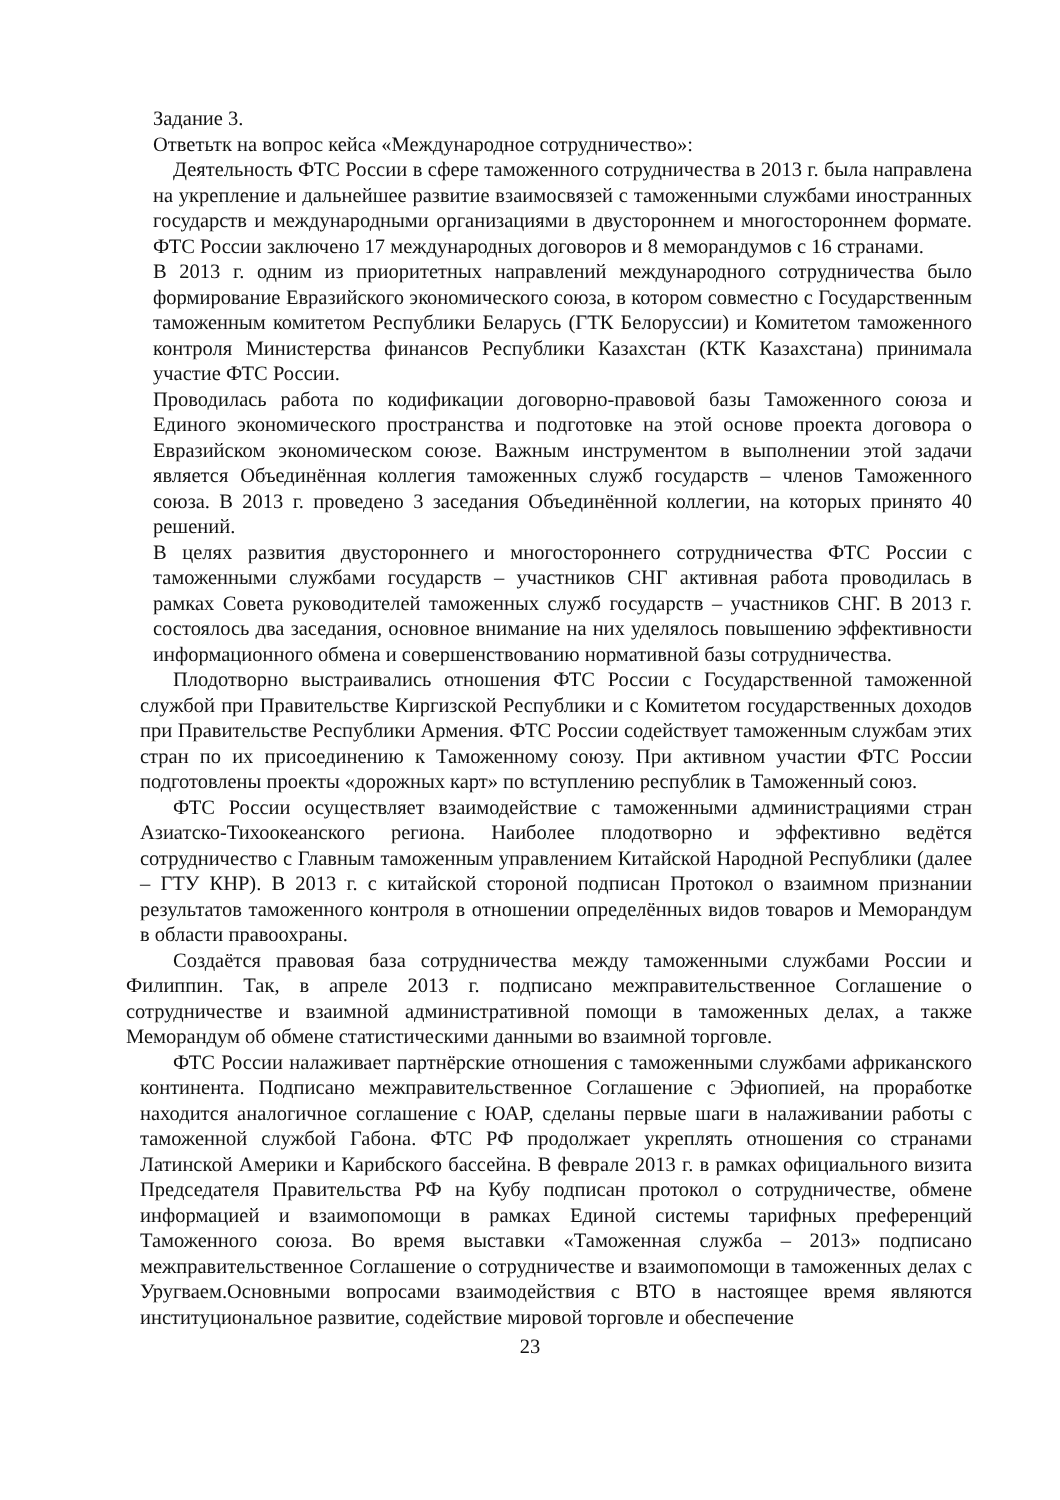Задание 3.
Ответьтк на вопрос кейса «Международное сотрудничество»:
Деятельность ФТС России в сфере таможенного сотрудничества в 2013 г. была направлена на укрепление и дальнейшее развитие взаимосвязей с таможенными службами иностранных государств и международными организациями в двустороннем и многостороннем формате. ФТС России заключено 17 международных договоров и 8 меморандумов с 16 странами.
В 2013 г. одним из приоритетных направлений международного сотрудничества было формирование Евразийского экономического союза, в котором совместно с Государственным таможенным комитетом Республики Беларусь (ГТК Белоруссии) и Комитетом таможенного контроля Министерства финансов Республики Казахстан (КТК Казахстана) принимала участие ФТС России.
Проводилась работа по кодификации договорно-правовой базы Таможенного союза и Единого экономического пространства и подготовке на этой основе проекта договора о Евразийском экономическом союзе. Важным инструментом в выполнении этой задачи является Объединённая коллегия таможенных служб государств – членов Таможенного союза. В 2013 г. проведено 3 заседания Объединённой коллегии, на которых принято 40 решений.
В целях развития двустороннего и многостороннего сотрудничества ФТС России с таможенными службами государств – участников СНГ активная работа проводилась в рамках Совета руководителей таможенных служб государств – участников СНГ. В 2013 г. состоялось два заседания, основное внимание на них уделялось повышению эффективности информационного обмена и совершенствованию нормативной базы сотрудничества.
Плодотворно выстраивались отношения ФТС России с Государственной таможенной службой при Правительстве Киргизской Республики и с Комитетом государственных доходов при Правительстве Республики Армения. ФТС России содействует таможенным службам этих стран по их присоединению к Таможенному союзу. При активном участии ФТС России подготовлены проекты «дорожных карт» по вступлению республик в Таможенный союз.
ФТС России осуществляет взаимодействие с таможенными администрациями стран Азиатско-Тихоокеанского региона. Наиболее плодотворно и эффективно ведётся сотрудничество с Главным таможенным управлением Китайской Народной Республики (далее – ГТУ КНР). В 2013 г. с китайской стороной подписан Протокол о взаимном признании результатов таможенного контроля в отношении определённых видов товаров и Меморандум в области правоохраны.
Создаётся правовая база сотрудничества между таможенными службами России и Филиппин. Так, в апреле 2013 г. подписано межправительственное Соглашение о сотрудничестве и взаимной административной помощи в таможенных делах, а также Меморандум об обмене статистическими данными во взаимной торговле.
ФТС России налаживает партнёрские отношения с таможенными службами африканского континента. Подписано межправительственное Соглашение с Эфиопией, на проработке находится аналогичное соглашение с ЮАР, сделаны первые шаги в налаживании работы с таможенной службой Габона. ФТС РФ продолжает укреплять отношения со странами Латинской Америки и Карибского бассейна. В феврале 2013 г. в рамках официального визита Председателя Правительства РФ на Кубу подписан протокол о сотрудничестве, обмене информацией и взаимопомощи в рамках Единой системы тарифных преференций Таможенного союза. Во время выставки «Таможенная служба – 2013» подписано межправительственное Соглашение о сотрудничестве и взаимопомощи в таможенных делах с Уругваем.Основными вопросами взаимодействия с ВТО в настоящее время являются институциональное развитие, содействие мировой торговле и обеспечение
23